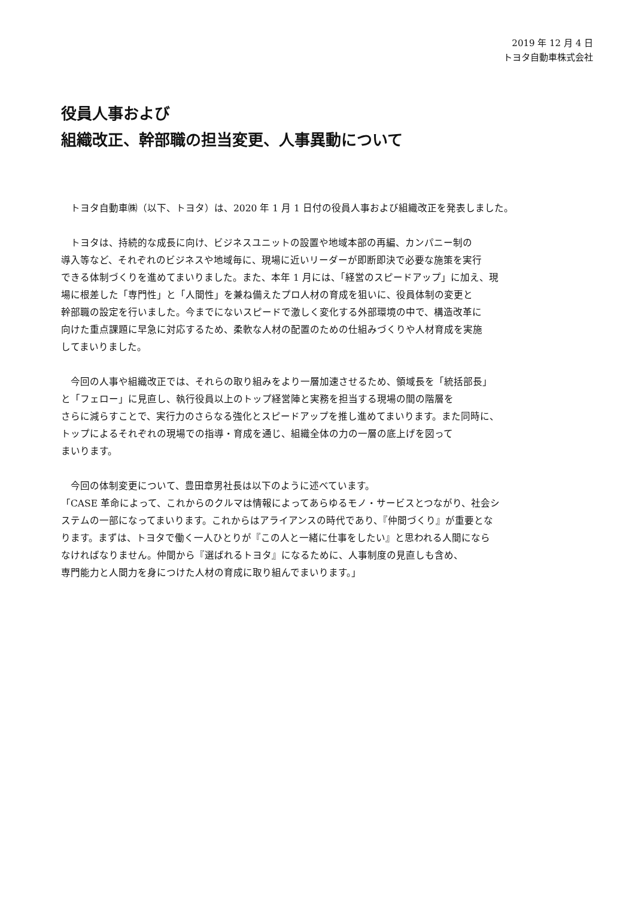2019 年 12 月 4 日
トヨタ自動車株式会社
役員人事および
組織改正、幹部職の担当変更、人事異動について
　トヨタ自動車㈱（以下、トヨタ）は、2020 年 1 月 1 日付の役員人事および組織改正を発表しました。
　トヨタは、持続的な成長に向け、ビジネスユニットの設置や地域本部の再編、カンパニー制の
導入等など、それぞれのビジネスや地域毎に、現場に近いリーダーが即断即決で必要な施策を実行
できる体制づくりを進めてまいりました。また、本年 1 月には、「経営のスピードアップ」に加え、現
場に根差した「専門性」と「人間性」を兼ね備えたプロ人材の育成を狙いに、役員体制の変更と
幹部職の設定を行いました。今までにないスピードで激しく変化する外部環境の中で、構造改革に
向けた重点課題に早急に対応するため、柔軟な人材の配置のための仕組みづくりや人材育成を実施
してまいりました。
　今回の人事や組織改正では、それらの取り組みをより一層加速させるため、領域長を「統括部長」
と「フェロー」に見直し、執行役員以上のトップ経営陣と実務を担当する現場の間の階層を
さらに減らすことで、実行力のさらなる強化とスピードアップを推し進めてまいります。また同時に、
トップによるそれぞれの現場での指導・育成を通じ、組織全体の力の一層の底上げを図って
まいります。
　今回の体制変更について、豊田章男社長は以下のように述べています。
「CASE 革命によって、これからのクルマは情報によってあらゆるモノ・サービスとつながり、社会シ
ステムの一部になってまいります。これからはアライアンスの時代であり、『仲間づくり』が重要とな
ります。まずは、トヨタで働く一人ひとりが『この人と一緒に仕事をしたい』と思われる人間になら
なければなりません。仲間から『選ばれるトヨタ』になるために、人事制度の見直しも含め、
専門能力と人間力を身につけた人材の育成に取り組んでまいります。」